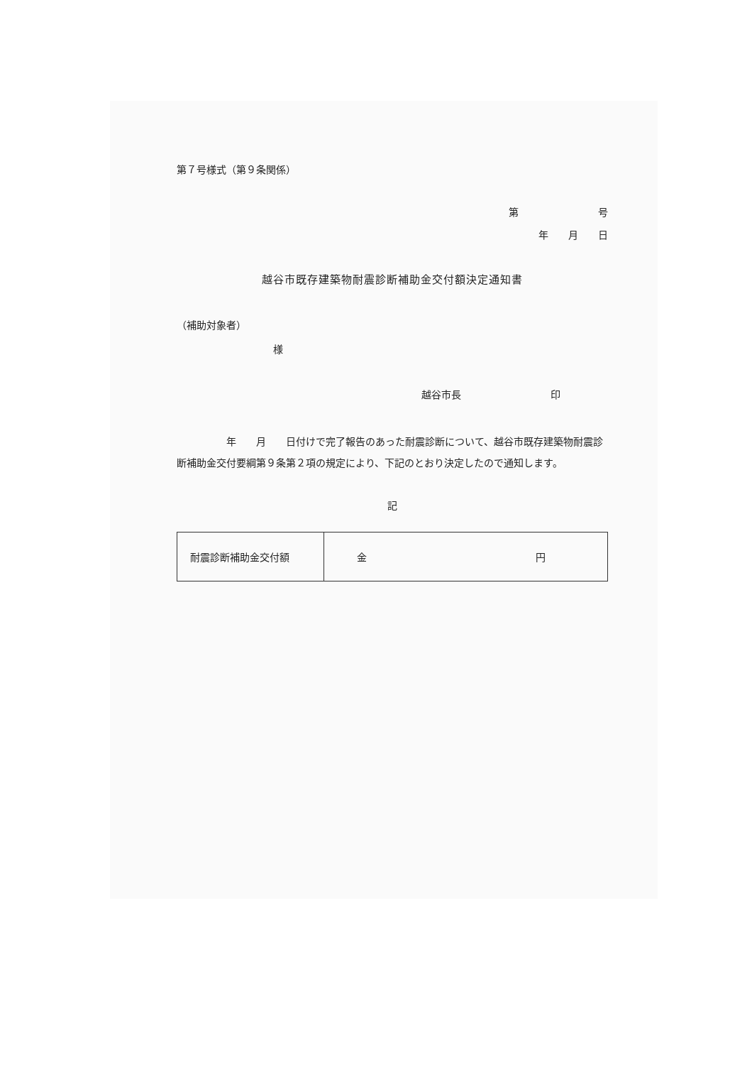第７号様式（第９条関係）
第　　　　　　　　号
年　　月　　日
越谷市既存建築物耐震診断補助金交付額決定通知書
（補助対象者）
様
越谷市長　　　　　　　　　印
　　　　　年　　月　　日付けで完了報告のあった耐震診断について、越谷市既存建築物耐震診断補助金交付要綱第９条第２項の規定により、下記のとおり決定したので通知します。
記
| 耐震診断補助金交付額 | 金 円 |